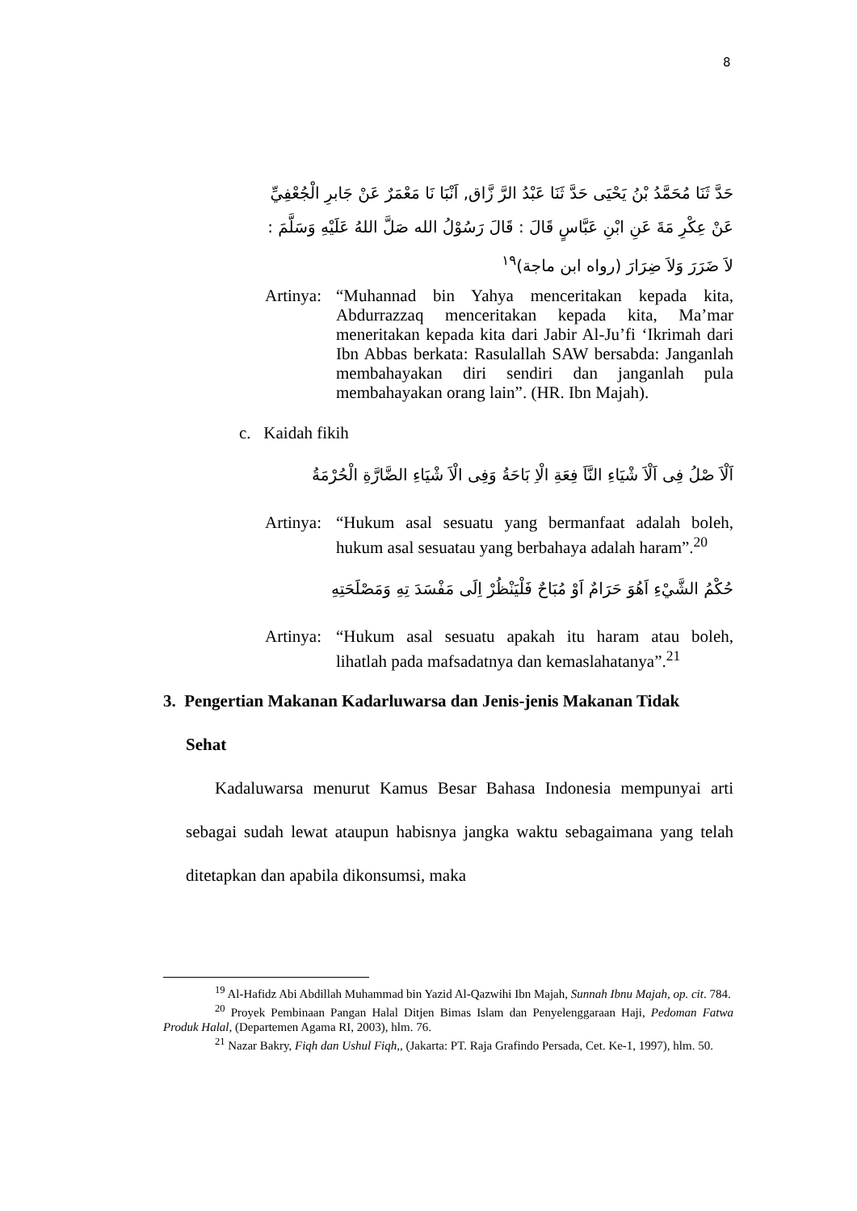8
حَدَّ ثَنَا مُحَمَّدُ بْنُ يَحْيَى حَدَّ ثَنَا عَبْدُ الرَّ زَّاق, اَنْبَا نَا مَعْمَرٌ عَنْ جَابرِ الْجُعْفِيِّ عَنْ عِكْرِ مَةَ عَنِ ابْنِ عَبَّاسٍ قَالَ : قَالَ رَسُوْلُ الله صَلَّ اللهُ عَلَيْهِ وَسَلَّمَ : لاَ ضَرَرَ وَلاَ ضِرَارَ (رواه ابن ماجة)<sup>١٩</sup>
Artinya:
“Muhannad bin Yahya menceritakan kepada kita, Abdurrazzaq menceritakan kepada kita, Ma’mar meneritakan kepada kita dari Jabir Al-Ju’fi ‘Ikrimah dari Ibn Abbas berkata: Rasulallah SAW bersabda: Janganlah membahayakan diri sendiri dan janganlah pula membahayakan orang lain”. (HR. Ibn Majah).
c. Kaidah fikih
اَلْاَ صْلُ فِى اَلْاَ شْيَاءِ النَّاَ فِعَةِ الْاِ بَاحَةُ وَفِى الْاَ شْيَاءِ الضَّارَّةِ الْحُرْمَةُ
Artinya:
“Hukum asal sesuatu yang bermanfaat adalah boleh, hukum asal sesuatau yang berbahaya adalah haram”.<sup>20</sup>
حُكْمُ الشَّيْءِ اَهُوَ حَرَامٌ اَوْ مُبَاحٌ فَلْيَنْظُرْ اِلَى مَفْسَدَ تِهِ وَمَصْلَحَتِهِ
Artinya:
“Hukum asal sesuatu apakah itu haram atau boleh, lihatlah pada mafsadatnya dan kemaslahatanya”.<sup>21</sup>
3. Pengertian Makanan Kadarluwarsa dan Jenis-jenis Makanan Tidak
Sehat
Kadaluwarsa menurut Kamus Besar Bahasa Indonesia mempunyai arti sebagai sudah lewat ataupun habisnya jangka waktu sebagaimana yang telah ditetapkan dan apabila dikonsumsi, maka
<sup>19</sup> Al-Hafidz Abi Abdillah Muhammad bin Yazid Al-Qazwihi Ibn Majah, Sunnah Ibnu Majah, op. cit. 784.
<sup>20</sup> Proyek Pembinaan Pangan Halal Ditjen Bimas Islam dan Penyelenggaraan Haji, Pedoman Fatwa Produk Halal, (Departemen Agama RI, 2003), hlm. 76.
<sup>21</sup> Nazar Bakry, Fiqh dan Ushul Fiqh,, (Jakarta: PT. Raja Grafindo Persada, Cet. Ke-1, 1997), hlm. 50.